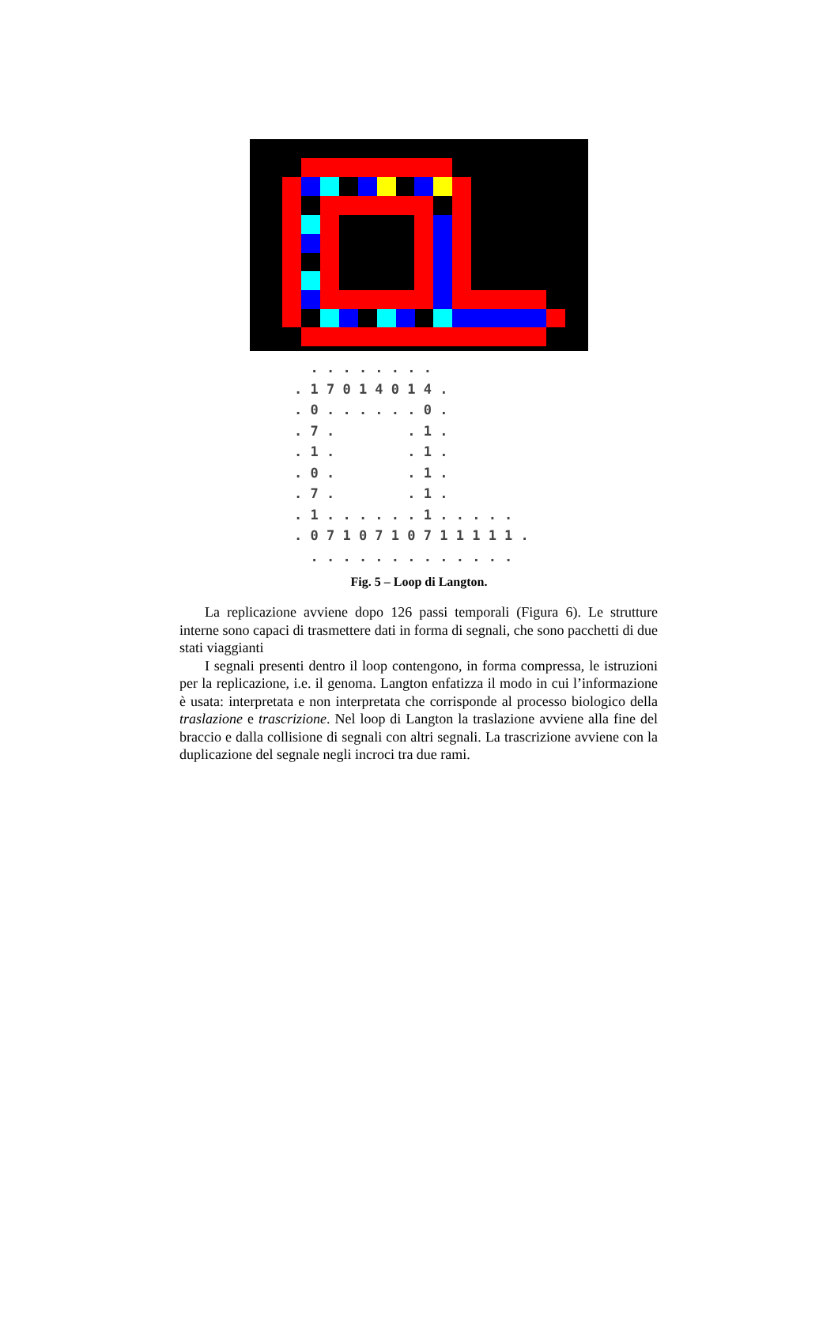. . . . . . . . . 1 7 0 1 4 0 1 4 . . 0 . . . . . . 0 . . 7 . . 1 . . 1 . . 1 . . 0 . . 1 . . 7 . . 1 . . 1 . . . . . . 1 . . . . . . 0 7 1 0 7 1 0 7 1 1 1 1 1 . . . . . . . . . . . . . .
Fig. 5 – Loop di Langton.
La replicazione avviene dopo 126 passi temporali (Figura 6). Le strutture interne sono capaci di trasmettere dati in forma di segnali, che sono pacchetti di due stati viaggianti
I segnali presenti dentro il loop contengono, in forma compressa, le istruzioni per la replicazione, i.e. il genoma. Langton enfatizza il modo in cui l’informazione è usata: interpretata e non interpretata che corrisponde al processo biologico della traslazione e trascrizione. Nel loop di Langton la traslazione avviene alla fine del braccio e dalla collisione di segnali con altri segnali. La trascrizione avviene con la duplicazione del segnale negli incroci tra due rami.